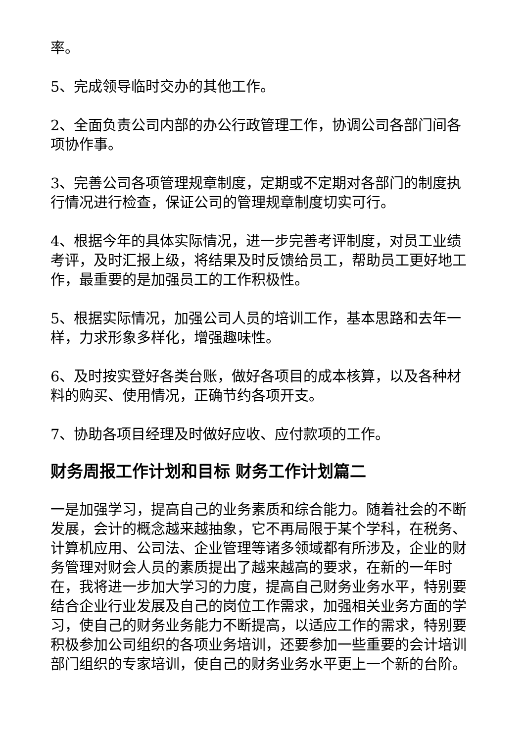率。
5、完成领导临时交办的其他工作。
2、全面负责公司内部的办公行政管理工作，协调公司各部门间各项协作事。
3、完善公司各项管理规章制度，定期或不定期对各部门的制度执行情况进行检查，保证公司的管理规章制度切实可行。
4、根据今年的具体实际情况，进一步完善考评制度，对员工业绩考评，及时汇报上级，将结果及时反馈给员工，帮助员工更好地工作，最重要的是加强员工的工作积极性。
5、根据实际情况，加强公司人员的培训工作，基本思路和去年一样，力求形象多样化，增强趣味性。
6、及时按实登好各类台账，做好各项目的成本核算，以及各种材料的购买、使用情况，正确节约各项开支。
7、协助各项目经理及时做好应收、应付款项的工作。
财务周报工作计划和目标 财务工作计划篇二
一是加强学习，提高自己的业务素质和综合能力。随着社会的不断发展，会计的概念越来越抽象，它不再局限于某个学科，在税务、计算机应用、公司法、企业管理等诸多领域都有所涉及，企业的财务管理对财会人员的素质提出了越来越高的要求，在新的一年时在，我将进一步加大学习的力度，提高自己财务业务水平，特别要结合企业行业发展及自己的岗位工作需求，加强相关业务方面的学习，使自己的财务业务能力不断提高，以适应工作的需求，特别要积极参加公司组织的各项业务培训，还要参加一些重要的会计培训部门组织的专家培训，使自己的财务业务水平更上一个新的台阶。